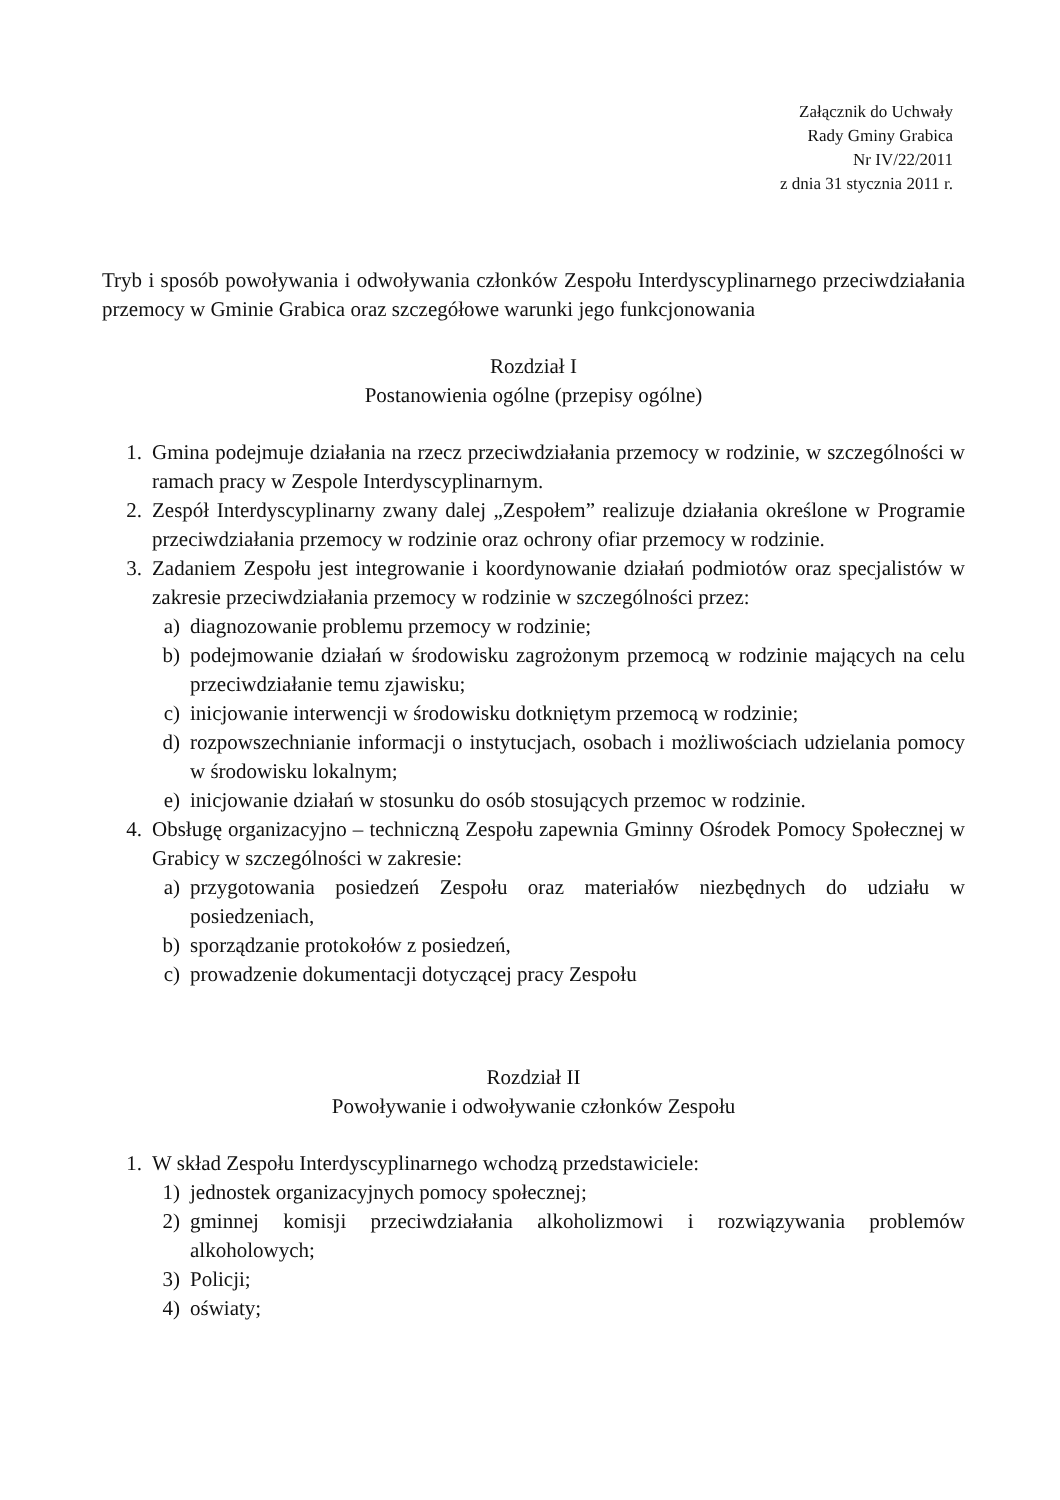Załącznik do Uchwały
Rady Gminy Grabica
Nr IV/22/2011
z dnia 31 stycznia 2011 r.
Tryb i sposób powoływania i odwoływania członków Zespołu Interdyscyplinarnego przeciwdziałania przemocy w Gminie Grabica oraz szczegółowe warunki jego funkcjonowania
Rozdział I
Postanowienia ogólne (przepisy ogólne)
1. Gmina podejmuje działania na rzecz przeciwdziałania przemocy w rodzinie, w szczególności w ramach pracy w Zespole Interdyscyplinarnym.
2. Zespół Interdyscyplinarny zwany dalej „Zespołem” realizuje działania określone w Programie przeciwdziałania przemocy w rodzinie oraz ochrony ofiar przemocy w rodzinie.
3. Zadaniem Zespołu jest integrowanie i koordynowanie działań podmiotów oraz specjalistów w zakresie przeciwdziałania przemocy w rodzinie w szczególności przez:
a) diagnozowanie problemu przemocy w rodzinie;
b) podejmowanie działań w środowisku zagrożonym przemocą w rodzinie mających na celu przeciwdziałanie temu zjawisku;
c) inicjowanie interwencji w środowisku dotkniętym przemocą w rodzinie;
d) rozpowszechnianie informacji o instytucjach, osobach i możliwościach udzielania pomocy w środowisku lokalnym;
e) inicjowanie działań w stosunku do osób stosujących przemoc w rodzinie.
4. Obsługę organizacyjno – techniczną Zespołu zapewnia Gminny Ośrodek Pomocy Społecznej w Grabicy w szczególności w zakresie:
a) przygotowania posiedzeń Zespołu oraz materiałów niezbędnych do udziału w posiedzeniach,
b) sporządzanie protokołów z posiedzeń,
c) prowadzenie dokumentacji dotyczącej pracy Zespołu
Rozdział II
Powoływanie i odwoływanie członków Zespołu
1. W skład Zespołu Interdyscyplinarnego wchodzą przedstawiciele:
1) jednostek organizacyjnych pomocy społecznej;
2) gminnej komisji przeciwdziałania alkoholizmowi i rozwiązywania problemów alkoholowych;
3) Policji;
4) oświaty;